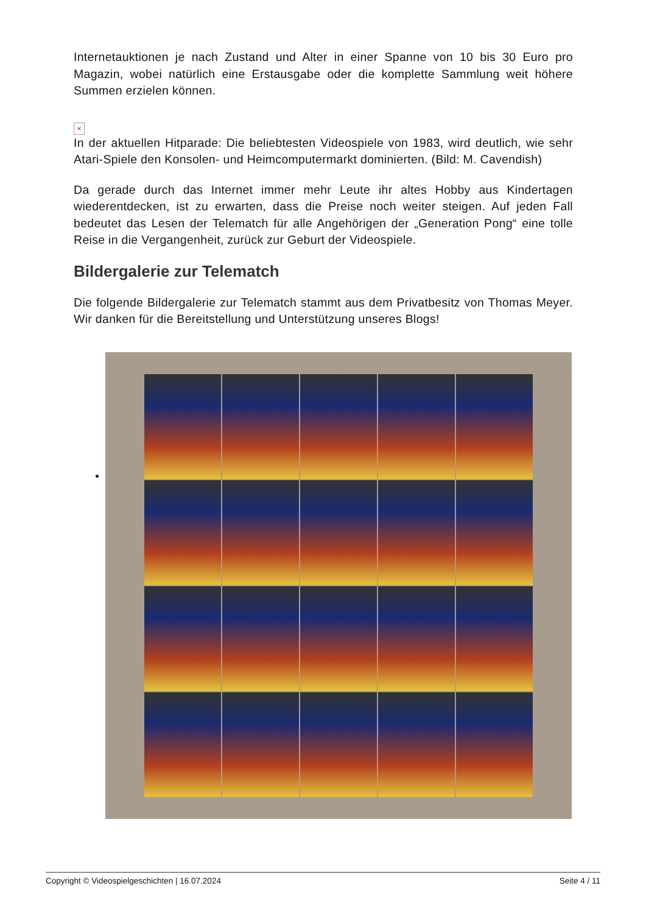Internetauktionen je nach Zustand und Alter in einer Spanne von 10 bis 30 Euro pro Magazin, wobei natürlich eine Erstausgabe oder die komplette Sammlung weit höhere Summen erzielen können.
×
In der aktuellen Hitparade: Die beliebtesten Videospiele von 1983, wird deutlich, wie sehr Atari-Spiele den Konsolen- und Heimcomputermarkt dominierten. (Bild: M. Cavendish)
Da gerade durch das Internet immer mehr Leute ihr altes Hobby aus Kindertagen wiederentdecken, ist zu erwarten, dass die Preise noch weiter steigen. Auf jeden Fall bedeutet das Lesen der Telematch für alle Angehörigen der „Generation Pong“ eine tolle Reise in die Vergangenheit, zurück zur Geburt der Videospiele.
Bildergalerie zur Telematch
Die folgende Bildergalerie zur Telematch stammt aus dem Privatbesitz von Thomas Meyer. Wir danken für die Bereitstellung und Unterstützung unseres Blogs!
Copyright © Videospielgeschichten | 16.07.2024 Seite 4 / 11